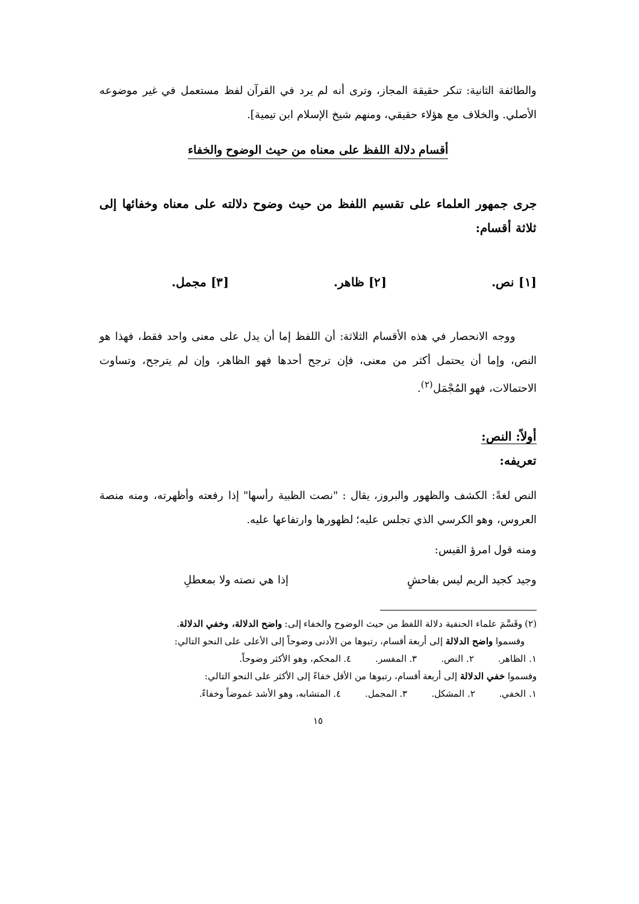والطائفة الثانية: تنكر حقيقة المجاز، وترى أنه لم يرد في القرآن لفظ مستعمل في غير موضوعه الأصلي. والخلاف مع هؤلاء حقيقي، ومنهم شيخ الإسلام ابن تيمية].
أقسام دلالة اللفظ على معناه من حيث الوضوح والخفاء
جرى جمهور العلماء على تقسيم اللفظ من حيث وضوح دلالته على معناه وخفائها إلى ثلاثة أقسام:
[١] نص. [٢] ظاهر. [٣] مجمل.
ووجه الانحصار في هذه الأقسام الثلاثة: أن اللفظ إما أن يدل على معنى واحد فقط، فهذا هو النص، وإما أن يحتمل أكثر من معنى، فإن ترجح أحدها فهو الظاهر، وإن لم يترجح، وتساوت الاحتمالات، فهو المُجْمَل<sup>(٢)</sup>.
أولاً: النص:
تعريفه:
النص لغةً: الكشف والظهور والبروز، يقال : "نصت الظبية رأسها" إذا رفعته وأظهرته، ومنه منصة العروس، وهو الكرسي الذي تجلس عليه؛ لظهورها وارتفاعها عليه.
ومنه قول امرؤ القيس:
وجيد كجيد الريم ليس بفاحشٍ إذا هي نصته ولا بمعطلِ
(٢) وقَسَّمَ علماء الحنفية دلالة اللفظ من حيث الوضوح والخفاء إلى: واضح الدلالة، وخفي الدلالة.
وقسموا واضح الدلالة إلى أربعة أقسام، رتبوها من الأدنى وضوحاً إلى الأعلى على النحو التالي:
١. الظاهر. ٢. النص. ٣. المفسر. ٤. المحكم، وهو الأكثر وضوحاً.
وقسموا خفي الدلالة إلى أربعة أقسام، رتبوها من الأقل خفاءً إلى الأكثر على النحو التالي:
١. الخفي. ٢. المشكل. ٣. المجمل. ٤. المتشابه، وهو الأشد غموضاً وخفاءً.
١٥